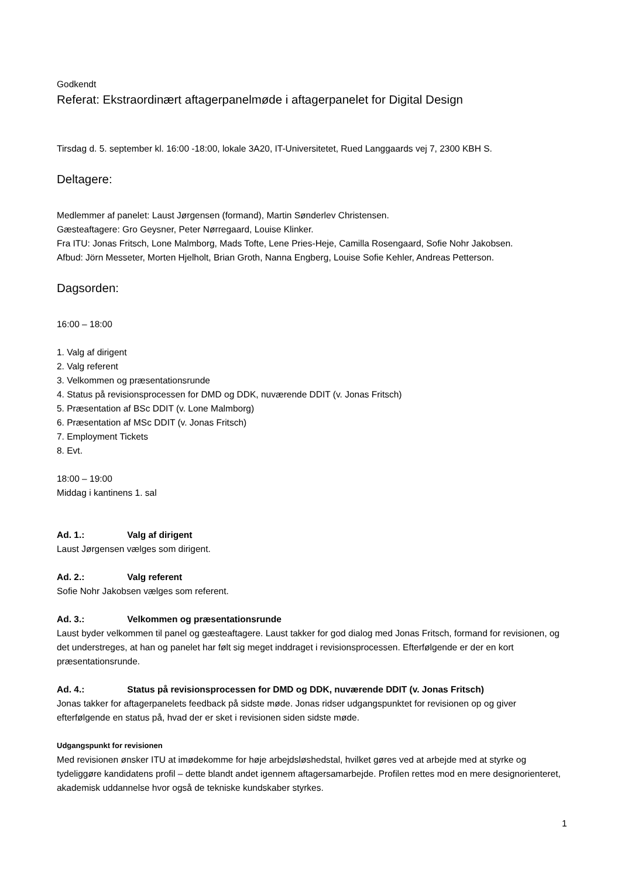Godkendt
Referat: Ekstraordinært aftagerpanelmøde i aftagerpanelet for Digital Design
Tirsdag d. 5. september kl. 16:00 -18:00, lokale 3A20, IT-Universitetet, Rued Langgaards vej 7, 2300 KBH S.
Deltagere:
Medlemmer af panelet: Laust Jørgensen (formand), Martin Sønderlev Christensen.
Gæsteaftagere: Gro Geysner, Peter Nørregaard, Louise Klinker.
Fra ITU: Jonas Fritsch, Lone Malmborg, Mads Tofte, Lene Pries-Heje, Camilla Rosengaard, Sofie Nohr Jakobsen.
Afbud: Jörn Messeter, Morten Hjelholt, Brian Groth, Nanna Engberg, Louise Sofie Kehler, Andreas Petterson.
Dagsorden:
16:00 – 18:00
1. Valg af dirigent
2. Valg referent
3. Velkommen og præsentationsrunde
4. Status på revisionsprocessen for DMD og DDK, nuværende DDIT (v. Jonas Fritsch)
5. Præsentation af BSc DDIT (v. Lone Malmborg)
6. Præsentation af MSc DDIT (v. Jonas Fritsch)
7. Employment Tickets
8. Evt.
18:00 – 19:00
Middag i kantinens 1. sal
Ad. 1.: Valg af dirigent
Laust Jørgensen vælges som dirigent.
Ad. 2.: Valg referent
Sofie Nohr Jakobsen vælges som referent.
Ad. 3.: Velkommen og præsentationsrunde
Laust byder velkommen til panel og gæsteaftagere. Laust takker for god dialog med Jonas Fritsch, formand for revisionen, og det understreges, at han og panelet har følt sig meget inddraget i revisionsprocessen. Efterfølgende er der en kort præsentationsrunde.
Ad. 4.: Status på revisionsprocessen for DMD og DDK, nuværende DDIT (v. Jonas Fritsch)
Jonas takker for aftagerpanelets feedback på sidste møde. Jonas ridser udgangspunktet for revisionen op og giver efterfølgende en status på, hvad der er sket i revisionen siden sidste møde.
Udgangspunkt for revisionen
Med revisionen ønsker ITU at imødekomme for høje arbejdsløshedstal, hvilket gøres ved at arbejde med at styrke og tydeliggøre kandidatens profil – dette blandt andet igennem aftagersamarbejde. Profilen rettes mod en mere designorienteret, akademisk uddannelse hvor også de tekniske kundskaber styrkes.
1